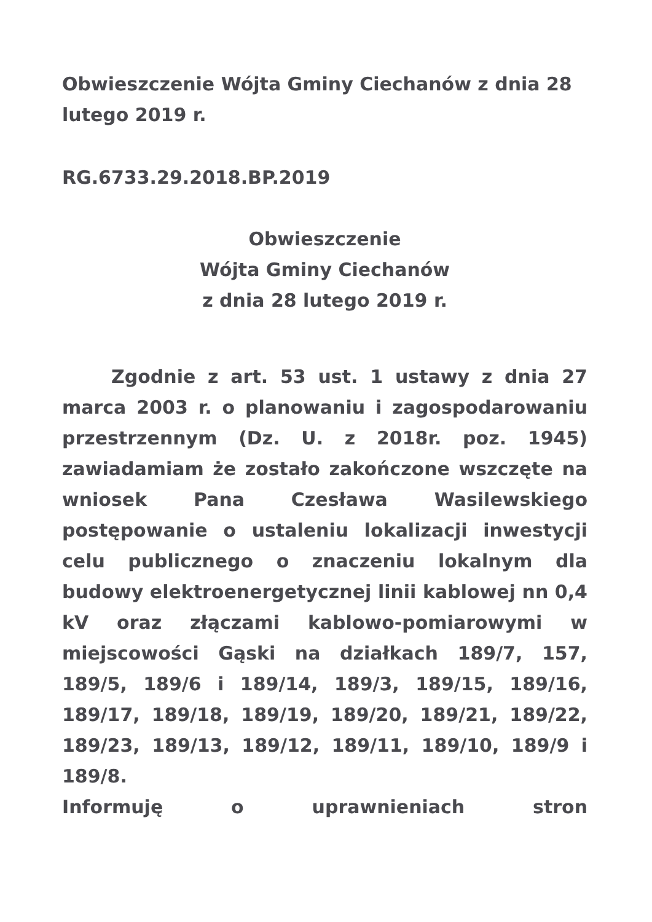Obwieszczenie Wójta Gminy Ciechanów z dnia 28 lutego 2019 r.
RG.6733.29.2018.BP.2019
Obwieszczenie
Wójta Gminy Ciechanów
z dnia 28 lutego 2019 r.
Zgodnie z art. 53 ust. 1 ustawy z dnia 27 marca 2003 r. o planowaniu i zagospodarowaniu przestrzennym (Dz. U. z 2018r. poz. 1945) zawiadamiam że zostało zakończone wszczęte na wniosek Pana Czesława Wasilewskiego postępowanie o ustaleniu lokalizacji inwestycji celu publicznego o znaczeniu lokalnym dla budowy elektroenergetycznej linii kablowej nn 0,4 kV oraz złączami kablowo-pomiarowymi w miejscowości Gąski na działkach 189/7, 157, 189/5, 189/6 i 189/14, 189/3, 189/15, 189/16, 189/17, 189/18, 189/19, 189/20, 189/21, 189/22, 189/23, 189/13, 189/12, 189/11, 189/10, 189/9 i 189/8.
Informuję o uprawnieniach stron